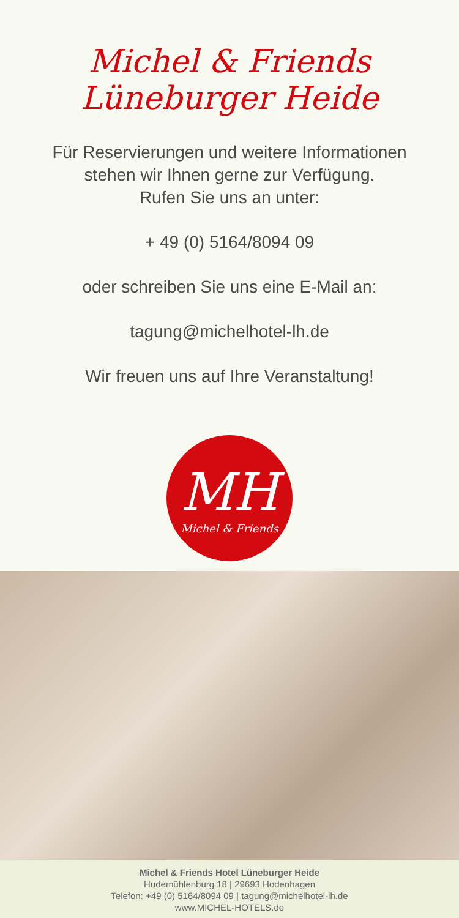Michel & Friends Lüneburger Heide
Für Reservierungen und weitere Informationen
stehen wir Ihnen gerne zur Verfügung.
Rufen Sie uns an unter:
+ 49 (0) 5164/8094 09
oder schreiben Sie uns eine E-Mail an:
tagung@michelhotel-lh.de
Wir freuen uns auf Ihre Veranstaltung!
MH
Michel & Friends
Michel & Friends Hotel Lüneburger Heide
Hudemühlenburg 18 | 29693 Hodenhagen
Telefon: +49 (0) 5164/8094 09 | tagung@michelhotel-lh.de
www.MICHEL-HOTELS.de